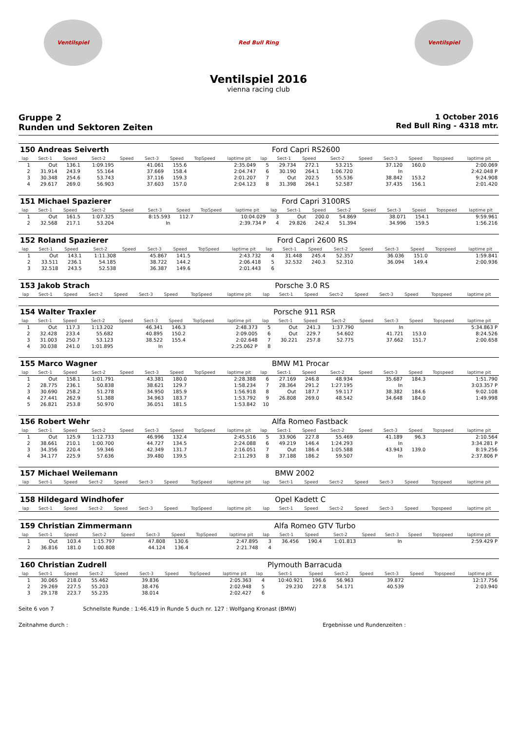Ventilspiel Red Bull Ring Ventilspiel
Ventilspiel 2016
vienna racing club
Gruppe 2
Runden und Sektoren Zeiten
1 October 2016
Red Bull Ring - 4318 mtr.
| 150 Andreas Seiverth | | | | | | | | | | Ford Capri RS2600 | | | | | | | |
| lap | Sect-1 | Speed | Sect-2 | Speed | Sect-3 | Speed | TopSpeed | laptime pit | lap | Sect-1 | Speed | Sect-2 | Speed | Sect-3 | Speed | Topspeed | laptime pit |
| 1 | Out | 136.1 | 1:09.195 | | 41.061 | 155.6 | | 2:35.049 | 5 | 29.734 | 272.1 | 53.215 | | 37.120 | 160.0 | | 2:00.069 |
| 2 | 31.914 | 243.9 | 55.164 | | 37.669 | 158.4 | | 2:04.747 | 6 | 30.190 | 264.1 | 1:06.720 | | In | | | 2:42.048 P |
| 3 | 30.348 | 254.6 | 53.743 | | 37.116 | 159.3 | | 2:01.207 | 7 | Out | 202.5 | 55.536 | | 38.842 | 153.2 | | 9:24.908 |
| 4 | 29.617 | 269.0 | 56.903 | | 37.603 | 157.0 | | 2:04.123 | 8 | 31.398 | 264.1 | 52.587 | | 37.435 | 156.1 | | 2:01.420 |
| 151 Michael Spazierer | | | | | | | | | | Ford Capri 3100RS | | | | | | | |
| lap | Sect-1 | Speed | Sect-2 | Speed | Sect-3 | Speed | TopSpeed | laptime pit | lap | Sect-1 | Speed | Sect-2 | Speed | Sect-3 | Speed | Topspeed | laptime pit |
| 1 | Out | 161.5 | 1:07.325 | | 8:15.593 | 112.7 | | 10:04.029 | 3 | Out | 200.0 | 54.869 | | 38.071 | 154.1 | | 9:59.961 |
| 2 | 32.568 | 217.1 | 53.204 | | In | | | 2:39.734 P | 4 | 29.826 | 242.4 | 51.394 | | 34.996 | 159.5 | | 1:56.216 |
| 152 Roland Spazierer | | | | | | | | | | Ford Capri 2600 RS | | | | | | | |
| lap | Sect-1 | Speed | Sect-2 | Speed | Sect-3 | Speed | TopSpeed | laptime pit | lap | Sect-1 | Speed | Sect-2 | Speed | Sect-3 | Speed | Topspeed | laptime pit |
| 1 | Out | 143.1 | 1:11.308 | | 45.867 | 141.5 | | 2:43.732 | 4 | 31.448 | 245.4 | 52.357 | | 36.036 | 151.0 | | 1:59.841 |
| 2 | 33.511 | 236.1 | 54.185 | | 38.722 | 144.2 | | 2:06.418 | 5 | 32.532 | 240.3 | 52.310 | | 36.094 | 149.4 | | 2:00.936 |
| 3 | 32.518 | 243.5 | 52.538 | | 36.387 | 149.6 | | 2:01.443 | 6 | | | | | | | | |
| 153 Jakob Strach | | | | | | | | | | Porsche 3.0 RS | | | | | | | |
| lap | Sect-1 | Speed | Sect-2 | Speed | Sect-3 | Speed | TopSpeed | laptime pit | lap | Sect-1 | Speed | Sect-2 | Speed | Sect-3 | Speed | Topspeed | laptime pit |
| 154 Walter Traxler | | | | | | | | | | Porsche 911 RSR | | | | | | | |
| lap | Sect-1 | Speed | Sect-2 | Speed | Sect-3 | Speed | TopSpeed | laptime pit | lap | Sect-1 | Speed | Sect-2 | Speed | Sect-3 | Speed | Topspeed | laptime pit |
| 1 | Out | 117.3 | 1:13.202 | | 46.341 | 146.3 | | 2:48.373 | 5 | Out | 241.3 | 1:37.790 | | In | | | 5:34.863 P |
| 2 | 32.428 | 233.4 | 55.682 | | 40.895 | 150.2 | | 2:09.005 | 6 | Out | 229.7 | 54.602 | | 41.721 | 153.0 | | 8:24.526 |
| 3 | 31.003 | 250.7 | 53.123 | | 38.522 | 155.4 | | 2:02.648 | 7 | 30.221 | 257.8 | 52.775 | | 37.662 | 151.7 | | 2:00.658 |
| 4 | 30.038 | 241.0 | 1:01.895 | | In | | | 2:25.062 P | 8 | | | | | | | | |
| 155 Marco Wagner | | | | | | | | | | BMW M1 Procar | | | | | | | |
| lap | Sect-1 | Speed | Sect-2 | Speed | Sect-3 | Speed | TopSpeed | laptime pit | lap | Sect-1 | Speed | Sect-2 | Speed | Sect-3 | Speed | Topspeed | laptime pit |
| 1 | Out | 158.1 | 1:01.791 | | 43.381 | 180.0 | | 2:28.388 | 6 | 27.169 | 246.8 | 48.934 | | 35.687 | 184.3 | | 1:51.790 |
| 2 | 28.775 | 236.1 | 50.838 | | 38.621 | 129.7 | | 1:58.234 | 7 | 28.364 | 291.2 | 1:27.195 | | In | | | 3:03.357 P |
| 3 | 30.690 | 258.2 | 51.278 | | 34.950 | 185.9 | | 1:56.918 | 8 | Out | 187.7 | 59.117 | | 38.382 | 184.6 | | 9:02.108 |
| 4 | 27.441 | 262.9 | 51.388 | | 34.963 | 183.7 | | 1:53.792 | 9 | 26.808 | 269.0 | 48.542 | | 34.648 | 184.0 | | 1:49.998 |
| 5 | 26.821 | 253.8 | 50.970 | | 36.051 | 181.5 | | 1:53.842 | 10 | | | | | | | | |
| 156 Robert Wehr | | | | | | | | | | Alfa Romeo Fastback | | | | | | | |
| lap | Sect-1 | Speed | Sect-2 | Speed | Sect-3 | Speed | TopSpeed | laptime pit | lap | Sect-1 | Speed | Sect-2 | Speed | Sect-3 | Speed | Topspeed | laptime pit |
| 1 | Out | 125.9 | 1:12.733 | | 46.996 | 132.4 | | 2:45.516 | 5 | 33.906 | 227.8 | 55.469 | | 41.189 | 96.3 | | 2:10.564 |
| 2 | 38.661 | 210.1 | 1:00.700 | | 44.727 | 134.5 | | 2:24.088 | 6 | 49.219 | 146.4 | 1:24.293 | | In | | | 3:34.281 P |
| 3 | 34.356 | 220.4 | 59.346 | | 42.349 | 131.7 | | 2:16.051 | 7 | Out | 186.4 | 1:05.588 | | 43.943 | 139.0 | | 8:19.256 |
| 4 | 34.177 | 225.9 | 57.636 | | 39.480 | 139.5 | | 2:11.293 | 8 | 37.188 | 186.2 | 59.507 | | In | | | 2:37.806 P |
| 157 Michael Weilemann | | | | | | | | | | BMW 2002 | | | | | | | |
| lap | Sect-1 | Speed | Sect-2 | Speed | Sect-3 | Speed | TopSpeed | laptime pit | lap | Sect-1 | Speed | Sect-2 | Speed | Sect-3 | Speed | Topspeed | laptime pit |
| 158 Hildegard Windhofer | | | | | | | | | | Opel Kadett C | | | | | | | |
| lap | Sect-1 | Speed | Sect-2 | Speed | Sect-3 | Speed | TopSpeed | laptime pit | lap | Sect-1 | Speed | Sect-2 | Speed | Sect-3 | Speed | Topspeed | laptime pit |
| 159 Christian Zimmermann | | | | | | | | | | Alfa Romeo GTV Turbo | | | | | | | |
| lap | Sect-1 | Speed | Sect-2 | Speed | Sect-3 | Speed | TopSpeed | laptime pit | lap | Sect-1 | Speed | Sect-2 | Speed | Sect-3 | Speed | Topspeed | laptime pit |
| 1 | Out | 103.4 | 1:15.797 | | 47.808 | 130.6 | | 2:47.895 | 3 | 36.456 | 190.4 | 1:01.813 | | In | | | 2:59.429 P |
| 2 | 36.816 | 181.0 | 1:00.808 | | 44.124 | 136.4 | | 2:21.748 | 4 | | | | | | | | |
| 160 Christian Zudrell | | | | | | | | | | Plymouth Barracuda | | | | | | | |
| lap | Sect-1 | Speed | Sect-2 | Speed | Sect-3 | Speed | TopSpeed | laptime pit | lap | Sect-1 | Speed | Sect-2 | Speed | Sect-3 | Speed | Topspeed | laptime pit |
| 1 | 30.065 | 218.0 | 55.462 | | 39.836 | | | 2:05.363 | 4 | 10:40.921 | 196.6 | 56.963 | | 39.872 | | | 12:17.756 |
| 2 | 29.269 | 227.5 | 55.203 | | 38.476 | | | 2:02.948 | 5 | 29.230 | 227.8 | 54.171 | | 40.539 | | | 2:03.940 |
| 3 | 29.178 | 223.7 | 55.235 | | 38.014 | | | 2:02.427 | 6 | | | | | | | | |
Seite 6 von 7 Schnellste Runde : 1:46.419 in Runde 5 duch nr. 127 : Wolfgang Kronast (BMW)
Zeitnahme durch : Ergebnisse und Rundenzeiten :